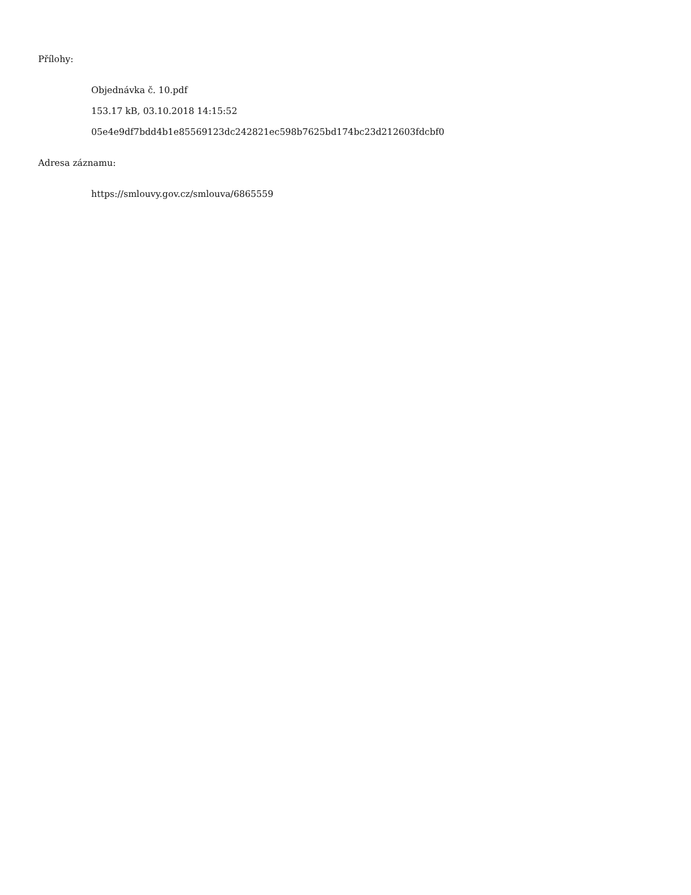Přílohy:
Objednávka č. 10.pdf
153.17 kB, 03.10.2018 14:15:52
05e4e9df7bdd4b1e85569123dc242821ec598b7625bd174bc23d212603fdcbf0
Adresa záznamu:
https://smlouvy.gov.cz/smlouva/6865559